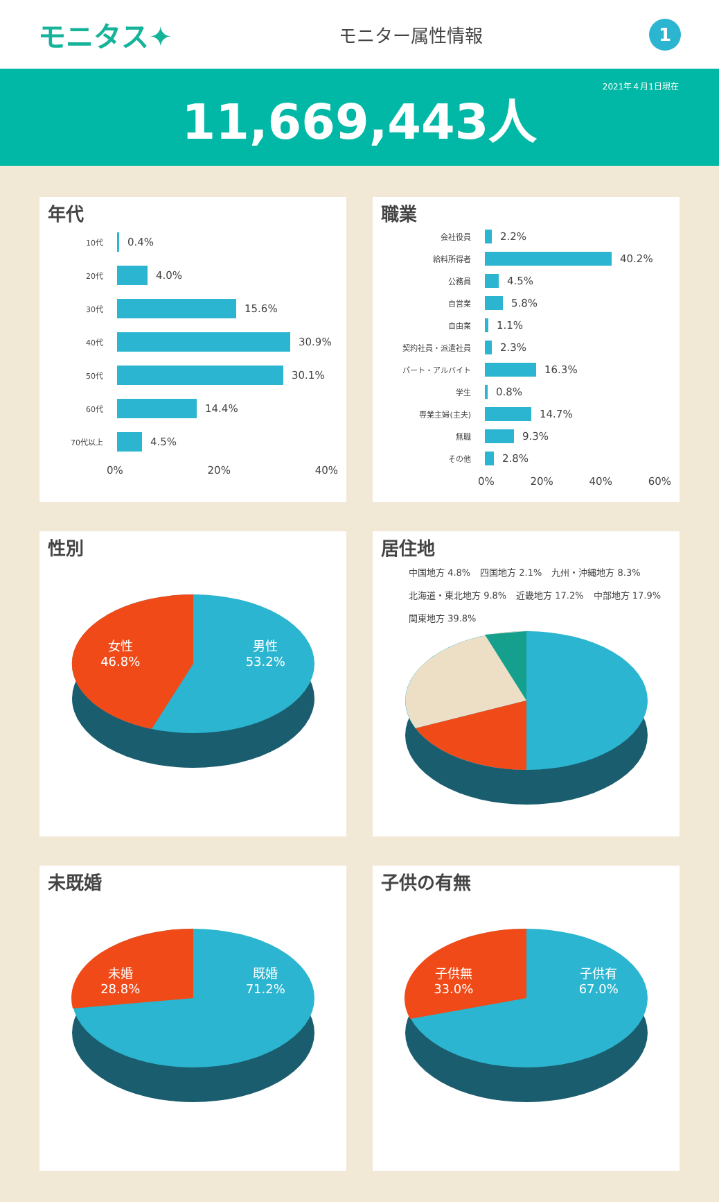モニタス✦
モニター属性情報
1
2021年４月1日現在
11,669,443人
年代
10代 0.4%
20代 4.0%
30代 15.6%
40代 30.9%
50代 30.1%
60代 14.4%
70代以上 4.5%
0% 20% 40%
職業
会社役員 2.2%
給料所得者 40.2%
公務員 4.5%
自営業 5.8%
自由業 1.1%
契約社員・派遣社員 2.3%
パート・アルバイト 16.3%
学生 0.8%
専業主婦(主夫) 14.7%
無職 9.3%
その他 2.8%
0% 20% 40% 60%
性別
女性
46.8%
男性
53.2%
居住地
中国地方 4.8% 四国地方 2.1% 九州・沖縄地方 8.3% 北海道・東北地方 9.8% 近畿地方 17.2% 中部地方 17.9% 関東地方 39.8%
未既婚
未婚
28.8%
既婚
71.2%
子供の有無
子供無
33.0%
子供有
67.0%